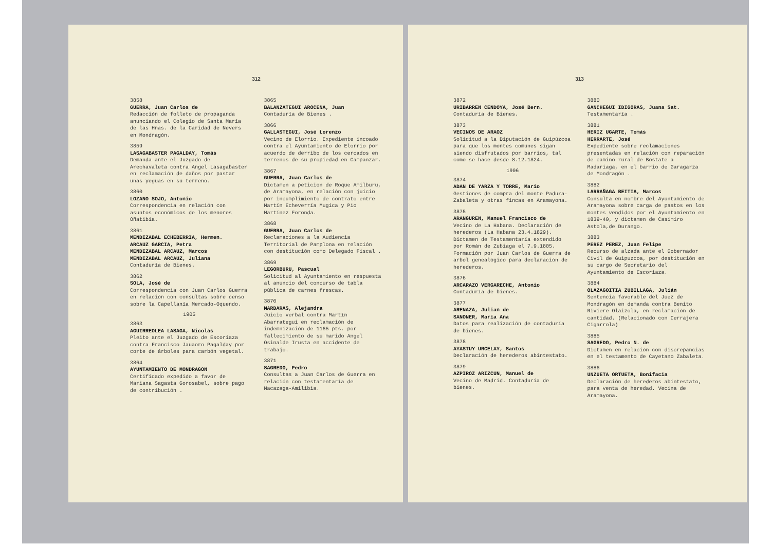312
3858
GUERRA, Juan Carlos de
Redacción de folleto de propaganda anunciando el Colegio de Santa María de las Hnas. de la Caridad de Nevers en Mondragón.
3859
LASAGABASTER PAGALDAY, Tomás
Demanda ante el Juzgado de Arechavaleta contra Angel Lasagabaster en reclamación de daños por pastar unas yeguas en su terreno.
3860
LOZANO SOJO, Antonio
Correspondencia en relación con asuntos económicos de los menores Oñatibia.
3861
MENDIZABAL ECHEBERRIA, Hermen.
ARCAUZ GARCIA, Petra
MENDIZABAL ARCAUZ, Marcos
MENDIZABAL ARCAUZ, Juliana
Contaduría de Bienes.
3862
SOLA, José de
Correspondencia con Juan Carlos Guerra en relación con consultas sobre censo sobre la Capellanía Mercado-Oquendo.
1905
3863
AGUIRREOLEA LASAGA, Nicolás
Pleito ante el Juzgado de Escoriaza contra Francisco Jauaoro Pagalday por corte de árboles para carbón vegetal.
3864
AYUNTAMIENTO DE MONDRAGON
Certificado expedido a favor de Mariana Sagasta Gorosabel, sobre pago de contribución .
3865
BALANZATEGUI AROCENA, Juan
Contaduría de Bienes .
3866
GALLASTEGUI, José Lorenzo
Vecino de Elorrio. Expediente incoado contra el Ayuntamiento de Elorrio por acuerdo de derribo de los cercados en terrenos de su propiedad en Campanzar.
3867
GUERRA, Juan Carlos de
Dictamen a petición de Roque Amilburu, de Aramayona, en relación con juicio por incumplimiento de contrato entre Martín Echeverría Mugica y Pio Martínez Foronda.
3868
GUERRA, Juan Carlos de
Reclamaciones a la Audiencia Territorial de Pamplona en relación con destitución como Delegado Fiscal .
3869
LEGORBURU, Pascual
Solicitud al Ayuntamiento en respuesta al anuncio del concurso de tabla pública de carnes frescas.
3870
MARDARAS, Alejandra
Juicio verbal contra Martín Abarrategui en reclamación de indemnización de 1165 pts. por fallecimiento de su marido Angel Osinalde Irusta en accidente de trabajo.
3871
SAGREDO, Pedro
Consultas a Juan Carlos de Guerra en relación con testamentaría de Macazaga-Amilibia.
313
3872
URIBARREN CENDOYA, José Bern.
Contaduría de Bienes.
3873
VECINOS DE ARAOZ
Solicitud a la Diputación de Guipúzcoa para que los montes comunes sigan siendo disfrutados por barrios, tal como se hace desde 8.12.1824.
1906
3874
ADAN DE YARZA Y TORRE, Mario
Gestiones de compra del monte Padura-Zabaleta y otras fincas en Aramayona.
3875
ARANGUREN, Manuel Francisco de
Vecino de La Habana. Declaración de herederos (La Habana 23.4.1829). Dictamen de Testamentaría extendido por Román de Zubiaga el 7.9.1805. Formación por Juan Carlos de Guerra de arbol genealógico para declaración de herederos.
3876
ARCARAZO VERGARECHE, Antonio
Contaduría de bienes.
3877
ARENAZA, Julian de
SANONER, María Ana
Datos para realización de contaduría de bienes.
3878
AYASTUY URCELAY, Santos
Declaración de herederos abintestato.
3879
AZPIROZ ARIZCUN, Manuel de
Vecino de Madrid. Contaduría de bienes.
3880
GANCHEGUI IDIGORAS, Juana Sat.
Testamentaría .
3881
HERIZ UGARTE, Tomás
HERRARTE, José
Expediente sobre reclamaciones presentadas en relación con reparación de camino rural de Bostate a Madariaga, en el barrio de Garagarza de Mondragón .
3882
LARRAÑAGA BEITIA, Marcos
Consulta en nombre del Ayuntamiento de Aramayona sobre carga de pastos en los montes vendidos por el Ayuntamiento en 1839-40, y dictamen de Casimiro Astola,de Durango.
3883
PEREZ PEREZ, Juan Felipe
Recurso de alzada ante el Gobernador Civil de Guipuzcoa, por destitución en su cargo de Secretario del Ayuntamiento de Escoriaza.
3884
OLAZAGOITIA ZUBILLAGA, Julián
Sentencia favorable del Juez de Mondragón en demanda contra Benito Riviere Olaizola, en reclamación de cantidad. (Relacionado con Cerrajera Cigarrola)
3885
SAGREDO, Pedro N. de
Dictamen en relación con discrepancias en el testamento de Cayetano Zabaleta.
3886
UNZUETA ORTUETA, Bonifacia
Declaración de herederos abintestato, para venta de heredad. Vecina de Aramayona.